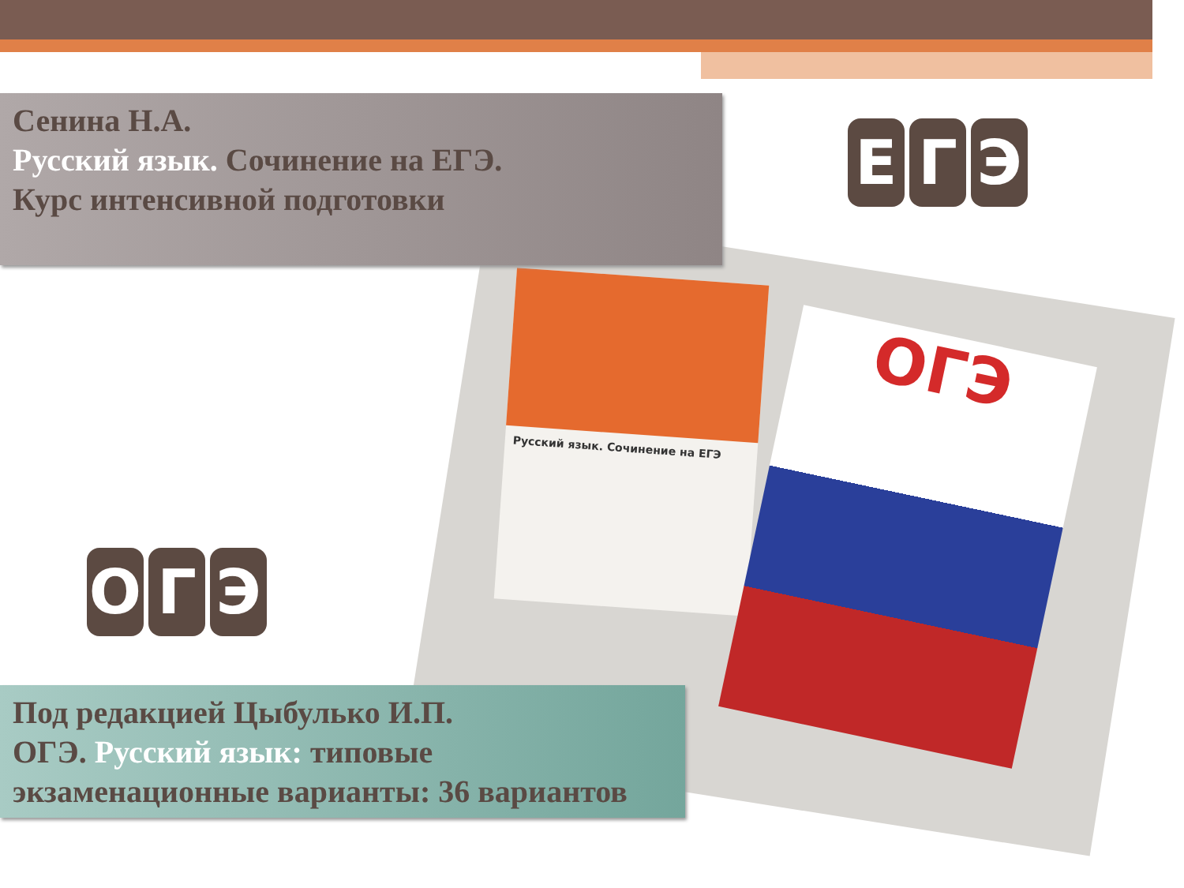Русский язык. Сочинение на ЕГЭ
ОГЭ
Сенина Н.А.
Русский язык. Сочинение на ЕГЭ.
Курс интенсивной подготовки
Е Г Э
О Г Э
Под редакцией Цыбулько И.П.
ОГЭ. Русский язык: типовые
экзаменационные варианты: 36 вариантов